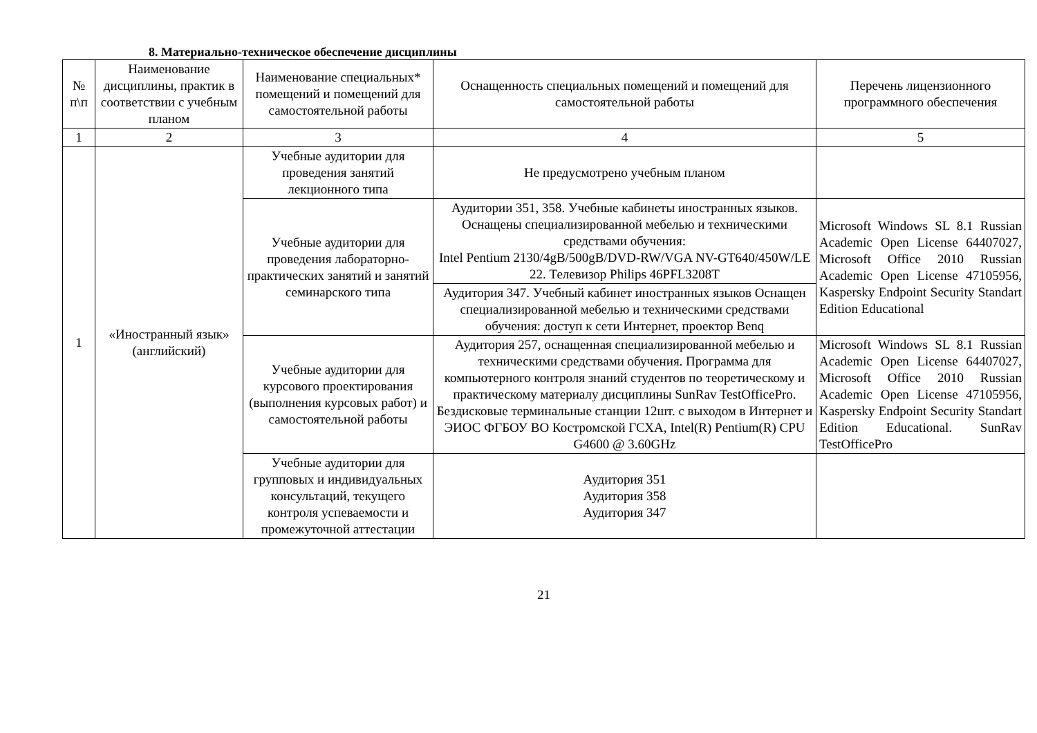8. Материально-техническое обеспечение дисциплины
| № п\п | Наименование дисциплины, практик в соответствии с учебным планом | Наименование специальных* помещений и помещений для самостоятельной работы | Оснащенность специальных помещений и помещений для самостоятельной работы | Перечень лицензионного программного обеспечения |
| --- | --- | --- | --- | --- |
| 1 | 2 | 3 | 4 | 5 |
| 1 | «Иностранный язык» (английский) | Учебные аудитории для проведения занятий лекционного типа | Не предусмотрено учебным планом | |
| | | Учебные аудитории для проведения лабораторно-практических занятий и занятий семинарского типа | Аудитории 351, 358. Учебные кабинеты иностранных языков. Оснащены специализированной мебелью и техническими средствами обучения: Intel Pentium 2130/4gB/500gB/DVD-RW/VGA NV-GT640/450W/LE 22. Телевизор Philips 46PFL3208T | Microsoft Windows SL 8.1 Russian Academic Open License 64407027, Microsoft Office 2010 Russian Academic Open License 47105956, Kaspersky Endpoint Security Standart Edition Educational |
| | | | Аудитория 347. Учебный кабинет иностранных языков Оснащен специализированной мебелью и техническими средствами обучения: доступ к сети Интернет, проектор Benq | |
| | | Учебные аудитории для курсового проектирования (выполнения курсовых работ) и самостоятельной работы | Аудитория 257, оснащенная специализированной мебелью и техническими средствами обучения. Программа для компьютерного контроля знаний студентов по теоретическому и практическому материалу дисциплины SunRav TestOfficePro. Бездисковые терминальные станции 12шт. с выходом в Интернет и ЭИОС ФГБОУ ВО Костромской ГСХА, Intel(R) Pentium(R) CPU G4600 @ 3.60GHz | Microsoft Windows SL 8.1 Russian Academic Open License 64407027, Microsoft Office 2010 Russian Academic Open License 47105956, Kaspersky Endpoint Security Standart Edition Educational. SunRav TestOfficePro |
| | | Учебные аудитории для групповых и индивидуальных консультаций, текущего контроля успеваемости и промежуточной аттестации | Аудитория 351 Аудитория 358 Аудитория 347 | |
21